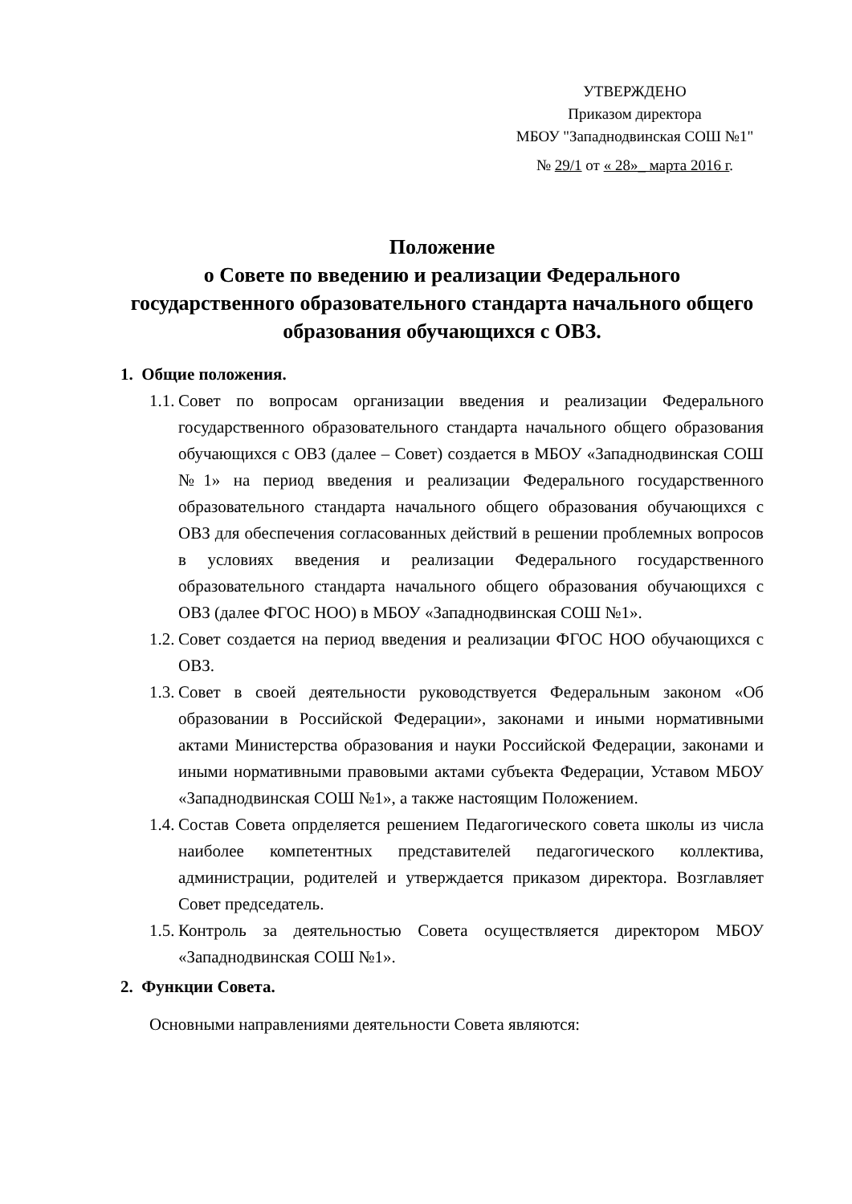УТВЕРЖДЕНО
Приказом директора
МБОУ "Западнодвинская СОШ №1"
№ 29/1 от « 28»_ марта 2016 г.
Положение
о Совете по введению и реализации Федерального государственного образовательного стандарта начального общего образования обучающихся с ОВЗ.
1. Общие положения.
1.1.
Совет по вопросам организации введения и реализации Федерального государственного образовательного стандарта начального общего образования обучающихся с ОВЗ (далее – Совет) создается в МБОУ «Западнодвинская СОШ №1» на период введения и реализации Федерального государственного образовательного стандарта начального общего образования обучающихся с ОВЗ для обеспечения согласованных действий в решении проблемных вопросов в условиях введения и реализации Федерального государственного образовательного стандарта начального общего образования обучающихся с ОВЗ (далее ФГОС НОО) в МБОУ «Западнодвинская СОШ №1».
1.2.
Совет создается на период введения и реализации ФГОС НОО обучающихся с ОВЗ.
1.3.
Совет в своей деятельности руководствуется Федеральным законом «Об образовании в Российской Федерации», законами и иными нормативными актами Министерства образования и науки Российской Федерации, законами и иными нормативными правовыми актами субъекта Федерации, Уставом МБОУ «Западнодвинская СОШ №1», а также настоящим Положением.
1.4.
Состав Совета опрделяется решением Педагогического совета школы из числа наиболее компетентных представителей педагогического коллектива, администрации, родителей и утверждается приказом директора. Возглавляет Совет председатель.
1.5.
Контроль за деятельностью Совета осуществляется директором МБОУ «Западнодвинская СОШ №1».
2. Функции Совета.
Основными направлениями деятельности Совета являются: